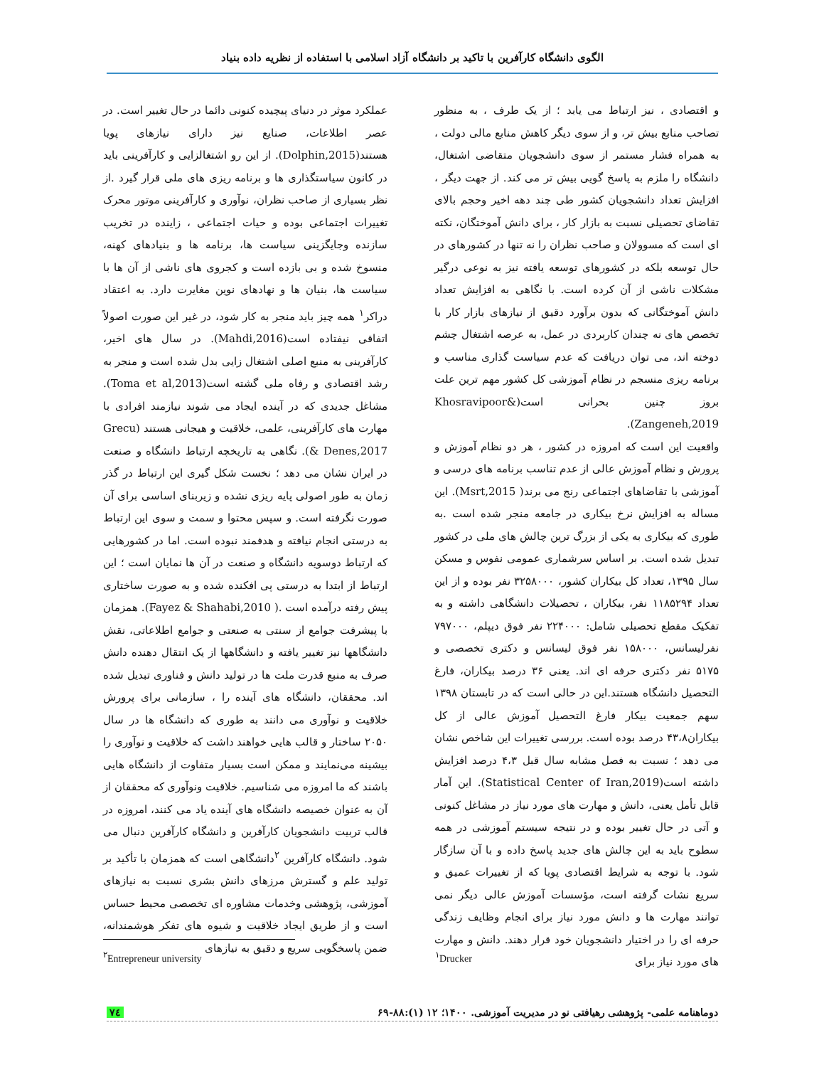الگوی دانشگاه کارآفرین با تاکید بر دانشگاه آزاد اسلامی با استفاده از نظریه داده بنیاد
و اقتصادی ، نیز ارتباط می یابد ؛ از یک طرف ، به منظور تصاحب منابع بیش تر، و از سوی دیگر کاهش منابع مالی دولت ، به همراه فشار مستمر از سوی دانشجویان متقاضی اشتغال، دانشگاه را ملزم به پاسخ گویی بیش تر می کند. از جهت دیگر ، افزایش تعداد دانشجویان کشور طی چند دهه اخیر وحجم بالای تقاضای تحصیلی نسبت به بازار کار ، برای دانش آموختگان، نکته ای است که مسوولان و صاحب نظران را نه تنها در کشورهای در حال توسعه بلکه در کشورهای توسعه یافته نیز به نوعی درگیر مشکلات ناشی از آن کرده است. با نگاهی به افزایش تعداد دانش آموختگانی که بدون برآورد دقیق از نیازهای بازار کار با تخصص های نه چندان کاربردی در عمل، به عرصه اشتغال چشم دوخته اند، می توان دریافت که عدم سیاست گذاری مناسب و برنامه ریزی منسجم در نظام آموزشی کل کشور مهم ترین علت بروز چنین بحرانی است(Khosravipoor& Zangeneh,2019).
واقعیت این است که امروزه در کشور ، هر دو نظام آموزش و پرورش و نظام آموزش عالی از عدم تناسب برنامه های درسی و آموزشی با تقاضاهای اجتماعی رنج می برند( Msrt,2015). این مساله به افزایش نرخ بیکاری در جامعه منجر شده است .به طوری که بیکاری به یکی از بزرگ ترین چالش های ملی در کشور تبدیل شده است. بر اساس سرشماری عمومی نفوس و مسکن سال ۱۳۹۵، تعداد کل بیکاران کشور، ۳۲۵۸۰۰۰ نفر بوده و از این تعداد ۱۱۸۵۲۹۴ نفر، بیکاران ، تحصیلات دانشگاهی داشته و به تفکیک مقطع تحصیلی شامل: ۲۲۴۰۰۰ نفر فوق دیپلم، ۷۹۷۰۰۰ نفرلیسانس، ۱۵۸۰۰۰ نفر فوق لیسانس و دکتری تخصصی و ۵۱۷۵ نفر دکتری حرفه ای اند. یعنی ۳۶ درصد بیکاران، فارغ التحصیل دانشگاه هستند.این در حالی است که در تابستان ۱۳۹۸ سهم جمعیت بیکار فارغ التحصیل آموزش عالی از کل بیکاران۴۳،۸ درصد بوده است. بررسی تغییرات این شاخص نشان می دهد ؛ نسبت به فصل مشابه سال قبل ۴،۳ درصد افزایش داشته است(Statistical Center of Iran,2019). این آمار قابل تأمل یعنی، دانش و مهارت های مورد نیاز در مشاغل کنونی و آتی در حال تغییر بوده و در نتیجه سیستم آموزشی در همه سطوح باید به این چالش های جدید پاسخ داده و با آن سازگار شود. با توجه به شرایط اقتصادی پویا که از تغییرات عمیق و سریع نشات گرفته است، مؤسسات آموزش عالی دیگر نمی توانند مهارت ها و دانش مورد نیاز برای انجام وظایف زندگی حرفه ای را در اختیار دانشجویان خود قرار دهند. دانش و مهارت های مورد نیاز برای
عملکرد موثر در دنیای پیچیده کنونی دائما در حال تغییر است. در عصر اطلاعات، صنایع نیز دارای نیازهای پویا هستند(Dolphin,2015). از این رو اشتغالزایی و کارآفرینی باید در کانون سیاستگذاری ها و برنامه ریزی های ملی قرار گیرد .از نظر بسیاری از صاحب نظران، نوآوری و کارآفرینی موتور محرک تغییرات اجتماعی بوده و حیات اجتماعی ، زاینده در تخریب سازنده وجایگزینی سیاست ها، برنامه ها و بنیادهای کهنه، منسوخ شده و بی بازده است و کجروی های ناشی از آن ها با سیاست ها، بنیان ها و نهادهای نوین مغایرت دارد. به اعتقاد دراکر<sup>۱</sup> همه چیز باید منجر به کار شود، در غیر این صورت اصولاً اتفاقی نیفتاده است(Mahdi,2016). در سال های اخیر، کارآفرینی به منبع اصلی اشتغال زایی بدل شده است و منجر به رشد اقتصادی و رفاه ملی گشته است(Toma et al,2013). مشاغل جدیدی که در آینده ایجاد می شوند نیازمند افرادی با مهارت های کارآفرینی، علمی، خلاقیت و هیجانی هستند (Grecu & Denes,2017). نگاهی به تاریخچه ارتباط دانشگاه و صنعت در ایران نشان می دهد ؛ نخست شکل گیری این ارتباط در گذر زمان به طور اصولی پایه ریزی نشده و زیربنای اساسی برای آن صورت نگرفته است. و سپس محتوا و سمت و سوی این ارتباط به درستی انجام نیافته و هدفمند نبوده است. اما در کشورهایی که ارتباط دوسویه دانشگاه و صنعت در آن ها نمایان است ؛ این ارتباط از ابتدا به درستی پی افکنده شده و به صورت ساختاری پیش رفته درآمده است .( Fayez & Shahabi,2010). همزمان با پیشرفت جوامع از سنتی به صنعتی و جوامع اطلاعاتی، نقش دانشگاهها نیز تغییر یافته و دانشگاهها از یک انتقال دهنده دانش صرف به منبع قدرت ملت ها در تولید دانش و فناوری تبدیل شده اند. محققان، دانشگاه های آینده را ، سازمانی برای پرورش خلاقیت و نوآوری می دانند به طوری که دانشگاه ها در سال ۲۰۵۰ ساختار و قالب هایی خواهند داشت که خلاقیت و نوآوری را بیشینه می‌نمایند و ممکن است بسیار متفاوت از دانشگاه هایی باشند که ما امروزه می شناسیم. خلاقیت ونوآوری که محققان از آن به عنوان خصیصه دانشگاه های آینده یاد می کنند، امروزه در قالب تربیت دانشجویان کارآفرین و دانشگاه کارآفرین دنبال می شود. دانشگاه کارآفرین <sup>۲</sup>دانشگاهی است که همزمان با تأکید بر تولید علم و گسترش مرزهای دانش بشری نسبت به نیازهای آموزشی، پژوهشی وخدمات مشاوره ای تخصصی محیط حساس است و از طریق ایجاد خلاقیت و شیوه های تفکر هوشمندانه، ضمن پاسخگویی سریع و دقیق به نیازهای
<sup>۲</sup> Entrepreneur university <sup>۱</sup> Drucker
دوماهنامه علمی- پژوهشی رهیافتی نو در مدیریت آموزشی. ۱۴۰۰؛ ۱۲ (۱):۸۸-۶۹ ۷٤